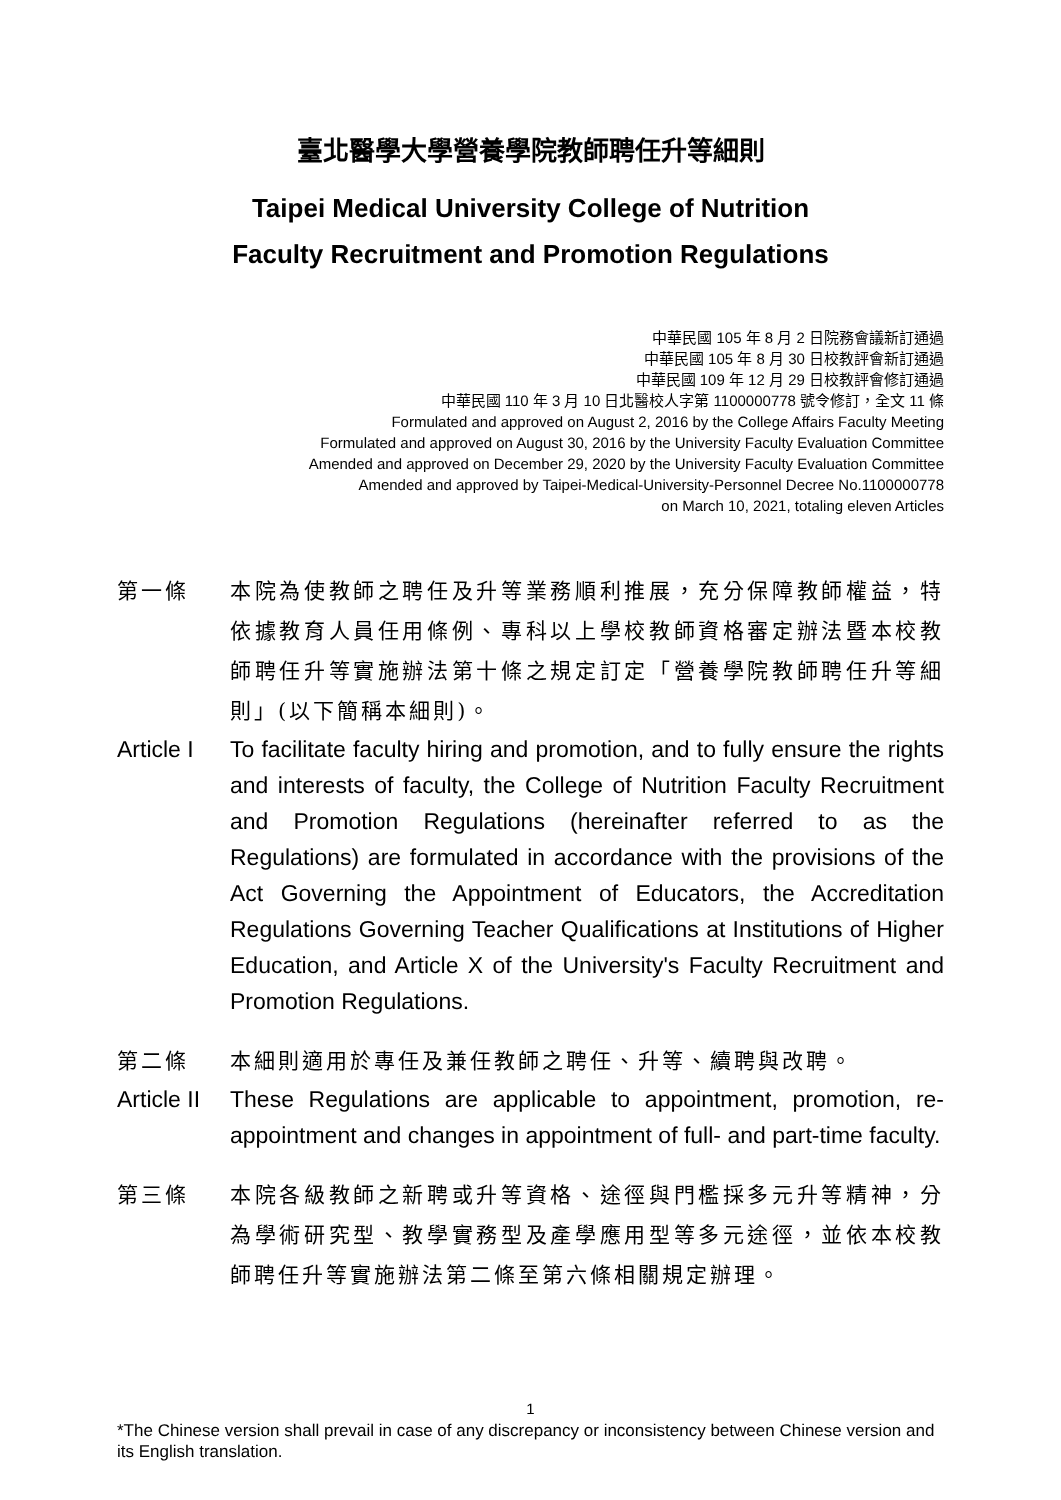臺北醫學大學營養學院教師聘任升等細則
Taipei Medical University College of Nutrition
Faculty Recruitment and Promotion Regulations
中華民國 105 年 8 月 2 日院務會議新訂通過
中華民國 105 年 8 月 30 日校教評會新訂通過
中華民國 109 年 12 月 29 日校教評會修訂通過
中華民國 110 年 3 月 10 日北醫校人字第 1100000778 號令修訂，全文 11 條
Formulated and approved on August 2, 2016 by the College Affairs Faculty Meeting
Formulated and approved on August 30, 2016 by the University Faculty Evaluation Committee
Amended and approved on December 29, 2020 by the University Faculty Evaluation Committee
Amended and approved by Taipei-Medical-University-Personnel Decree No.1100000778
on March 10, 2021, totaling eleven Articles
第一條 本院為使教師之聘任及升等業務順利推展，充分保障教師權益，特依據教育人員任用條例、專科以上學校教師資格審定辦法暨本校教師聘任升等實施辦法第十條之規定訂定「營養學院教師聘任升等細則」(以下簡稱本細則)。
Article I
To facilitate faculty hiring and promotion, and to fully ensure the rights and interests of faculty, the College of Nutrition Faculty Recruitment and Promotion Regulations (hereinafter referred to as the Regulations) are formulated in accordance with the provisions of the Act Governing the Appointment of Educators, the Accreditation Regulations Governing Teacher Qualifications at Institutions of Higher Education, and Article X of the University's Faculty Recruitment and Promotion Regulations.
第二條 本細則適用於專任及兼任教師之聘任、升等、續聘與改聘。
Article II
These Regulations are applicable to appointment, promotion, re-appointment and changes in appointment of full- and part-time faculty.
第三條 本院各級教師之新聘或升等資格、途徑與門檻採多元升等精神，分為學術研究型、教學實務型及產學應用型等多元途徑，並依本校教師聘任升等實施辦法第二條至第六條相關規定辦理。
1
*The Chinese version shall prevail in case of any discrepancy or inconsistency between Chinese version and its English translation.